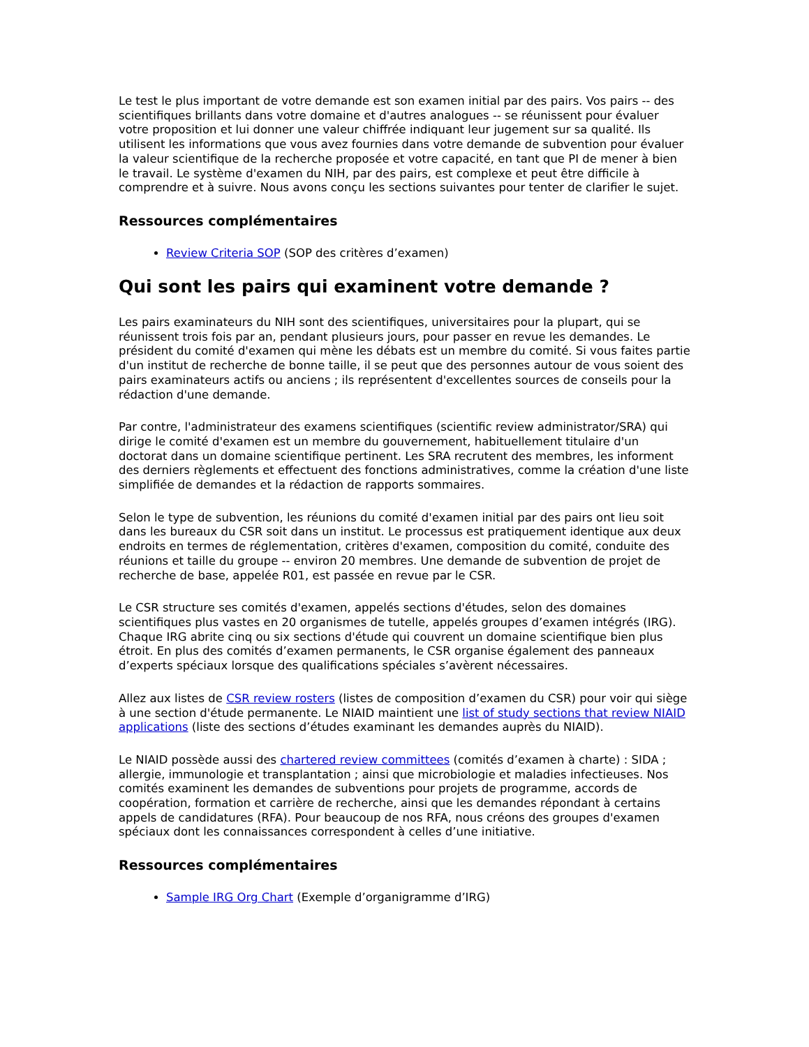Le test le plus important de votre demande est son examen initial par des pairs. Vos pairs -- des scientifiques brillants dans votre domaine et d'autres analogues -- se réunissent pour évaluer votre proposition et lui donner une valeur chiffrée indiquant leur jugement sur sa qualité. Ils utilisent les informations que vous avez fournies dans votre demande de subvention pour évaluer la valeur scientifique de la recherche proposée et votre capacité, en tant que PI de mener à bien le travail. Le système d'examen du NIH, par des pairs, est complexe et peut être difficile à comprendre et à suivre. Nous avons conçu les sections suivantes pour tenter de clarifier le sujet.
Ressources complémentaires
Review Criteria SOP (SOP des critères d’examen)
Qui sont les pairs qui examinent votre demande ?
Les pairs examinateurs du NIH sont des scientifiques, universitaires pour la plupart, qui se réunissent trois fois par an, pendant plusieurs jours, pour passer en revue les demandes. Le président du comité d'examen qui mène les débats est un membre du comité. Si vous faites partie d'un institut de recherche de bonne taille, il se peut que des personnes autour de vous soient des pairs examinateurs actifs ou anciens ; ils représentent d'excellentes sources de conseils pour la rédaction d'une demande.
Par contre, l'administrateur des examens scientifiques (scientific review administrator/SRA) qui dirige le comité d'examen est un membre du gouvernement, habituellement titulaire d'un doctorat dans un domaine scientifique pertinent. Les SRA recrutent des membres, les informent des derniers règlements et effectuent des fonctions administratives, comme la création d'une liste simplifiée de demandes et la rédaction de rapports sommaires.
Selon le type de subvention, les réunions du comité d'examen initial par des pairs ont lieu soit dans les bureaux du CSR soit dans un institut. Le processus est pratiquement identique aux deux endroits en termes de réglementation, critères d'examen, composition du comité, conduite des réunions et taille du groupe -- environ 20 membres. Une demande de subvention de projet de recherche de base, appelée R01, est passée en revue par le CSR.
Le CSR structure ses comités d'examen, appelés sections d'études, selon des domaines scientifiques plus vastes en 20 organismes de tutelle, appelés groupes d’examen intégrés (IRG). Chaque IRG abrite cinq ou six sections d'étude qui couvrent un domaine scientifique bien plus étroit. En plus des comités d’examen permanents, le CSR organise également des panneaux d’experts spéciaux lorsque des qualifications spéciales s’avèrent nécessaires.
Allez aux listes de CSR review rosters (listes de composition d’examen du CSR) pour voir qui siège à une section d'étude permanente. Le NIAID maintient une list of study sections that review NIAID applications (liste des sections d’études examinant les demandes auprès du NIAID).
Le NIAID possède aussi des chartered review committees (comités d’examen à charte) : SIDA ; allergie, immunologie et transplantation ; ainsi que microbiologie et maladies infectieuses. Nos comités examinent les demandes de subventions pour projets de programme, accords de coopération, formation et carrière de recherche, ainsi que les demandes répondant à certains appels de candidatures (RFA). Pour beaucoup de nos RFA, nous créons des groupes d'examen spéciaux dont les connaissances correspondent à celles d’une initiative.
Ressources complémentaires
Sample IRG Org Chart (Exemple d’organigramme d’IRG)